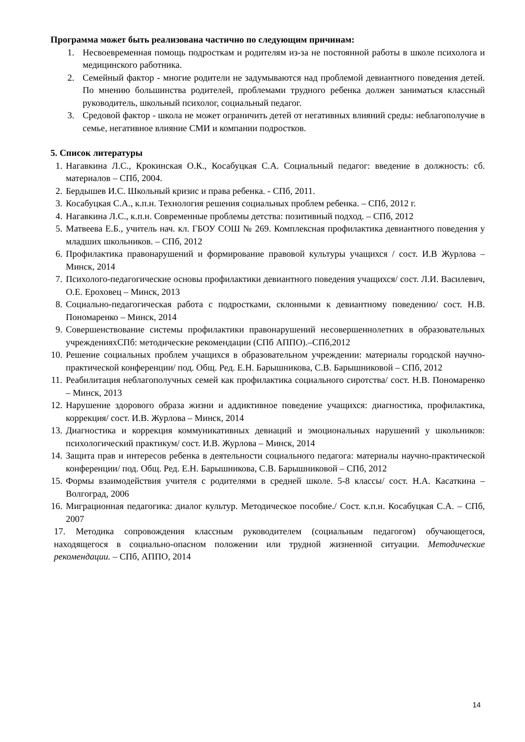Программа может быть реализована частично по следующим причинам:
1. Несвоевременная помощь подросткам и родителям из-за не постоянной работы в школе психолога и медицинского работника.
2. Семейный фактор - многие родители не задумываются над проблемой девиантного поведения детей. По мнению большинства родителей, проблемами трудного ребенка должен заниматься классный руководитель, школьный психолог, социальный педагог.
3. Средовой фактор - школа не может ограничить детей от негативных влияний среды: неблагополучие в семье, негативное влияние СМИ и компании подростков.
5. Список литературы
1. Нагавкина Л.С., Крокинская О.К., Косабуцкая С.А. Социальный педагог: введение в должность: сб. материалов – СПб, 2004.
2. Бердышев И.С. Школьный кризис и права ребенка. - СПб, 2011.
3. Косабуцкая С.А., к.п.н. Технология решения социальных проблем ребенка. – СПб, 2012 г.
4. Нагавкина Л.С., к.п.н. Современные проблемы детства: позитивный подход. – СПб, 2012
5. Матвеева Е.Б., учитель нач. кл. ГБОУ СОШ № 269. Комплексная профилактика девиантного поведения у младших школьников. – СПб, 2012
6. Профилактика правонарушений и формирование правовой культуры учащихся / сост. И.В Журлова – Минск, 2014
7. Психолого-педагогические основы профилактики девиантного поведения учащихся/ сост. Л.И. Василевич, О.Е. Ероховец – Минск, 2013
8. Социально-педагогическая работа с подростками, склонными к девиантному поведению/ сост. Н.В. Пономаренко – Минск, 2014
9. Совершенствование системы профилактики правонарушений несовершеннолетних в образовательных учрежденияхСПб: методические рекомендации (СПб АППО).–СПб,2012
10. Решение социальных проблем учащихся в образовательном учреждении: материалы городской научно-практической конференции/ под. Общ. Ред. Е.Н. Барышникова, С.В. Барышниковой – СПб, 2012
11. Реабилитация неблагополучных семей как профилактика социального сиротства/ сост. Н.В. Пономаренко – Минск, 2013
12. Нарушение здорового образа жизни и аддиктивное поведение учащихся: диагностика, профилактика, коррекция/ сост. И.В. Журлова – Минск, 2014
13. Диагностика и коррекция коммуникативных девиаций и эмоциональных нарушений у школьников: психологический практикум/ сост. И.В. Журлова – Минск, 2014
14. Защита прав и интересов ребенка в деятельности социального педагога: материалы научно-практической конференции/ под. Общ. Ред. Е.Н. Барышникова, С.В. Барышниковой – СПб, 2012
15. Формы взаимодействия учителя с родителями в средней школе. 5-8 классы/ сост. Н.А. Касаткина – Волгоград, 2006
16. Миграционная педагогика: диалог культур. Методическое пособие./ Сост. к.п.н. Косабуцкая С.А. – СПб, 2007
17. Методика сопровождения классным руководителем (социальным педагогом) обучающегося, находящегося в социально-опасном положении или трудной жизненной ситуации. Методические рекомендации. – СПб, АППО, 2014
14